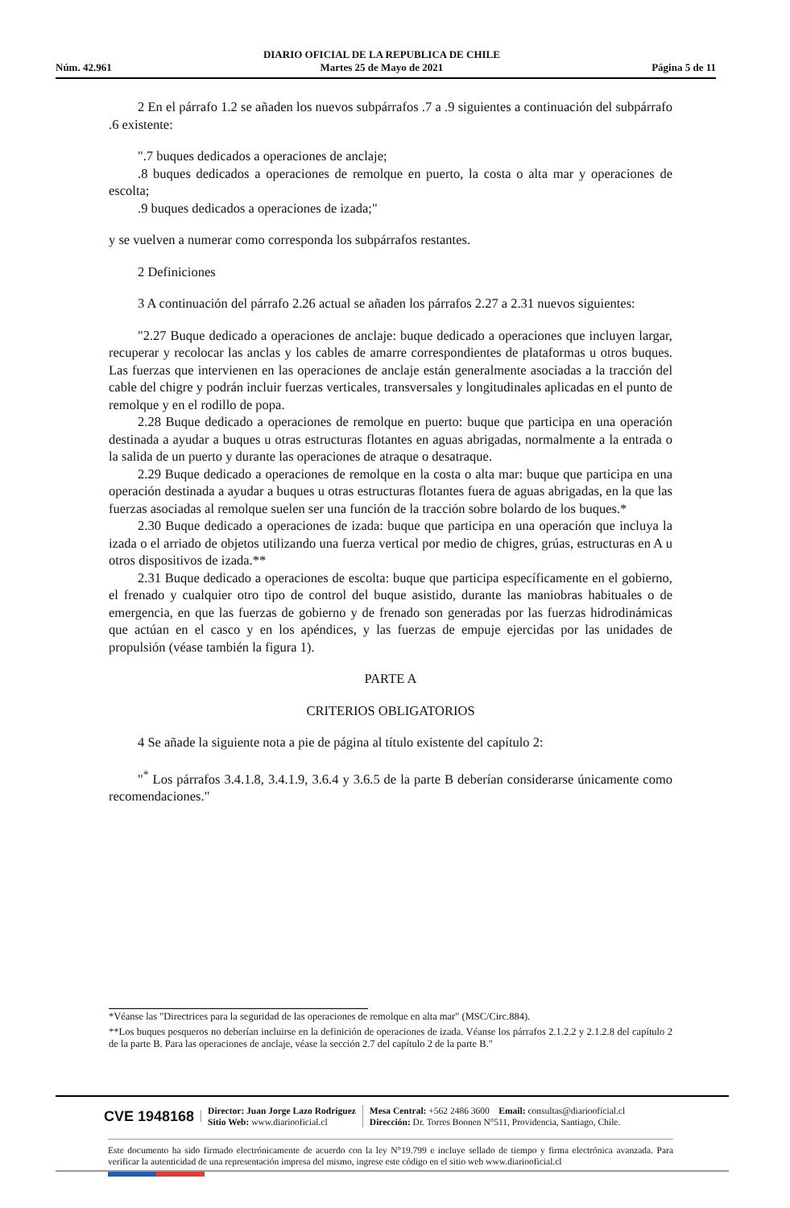Núm. 42.961
DIARIO OFICIAL DE LA REPUBLICA DE CHILE
Martes 25 de Mayo de 2021
Página 5 de 11
2 En el párrafo 1.2 se añaden los nuevos subpárrafos .7 a .9 siguientes a continuación del subpárrafo .6 existente:
".7 buques dedicados a operaciones de anclaje;
.8 buques dedicados a operaciones de remolque en puerto, la costa o alta mar y operaciones de escolta;
.9 buques dedicados a operaciones de izada;"
y se vuelven a numerar como corresponda los subpárrafos restantes.
2 Definiciones
3 A continuación del párrafo 2.26 actual se añaden los párrafos 2.27 a 2.31 nuevos siguientes:
"2.27 Buque dedicado a operaciones de anclaje: buque dedicado a operaciones que incluyen largar, recuperar y recolocar las anclas y los cables de amarre correspondientes de plataformas u otros buques. Las fuerzas que intervienen en las operaciones de anclaje están generalmente asociadas a la tracción del cable del chigre y podrán incluir fuerzas verticales, transversales y longitudinales aplicadas en el punto de remolque y en el rodillo de popa.
2.28 Buque dedicado a operaciones de remolque en puerto: buque que participa en una operación destinada a ayudar a buques u otras estructuras flotantes en aguas abrigadas, normalmente a la entrada o la salida de un puerto y durante las operaciones de atraque o desatraque.
2.29 Buque dedicado a operaciones de remolque en la costa o alta mar: buque que participa en una operación destinada a ayudar a buques u otras estructuras flotantes fuera de aguas abrigadas, en la que las fuerzas asociadas al remolque suelen ser una función de la tracción sobre bolardo de los buques.*
2.30 Buque dedicado a operaciones de izada: buque que participa en una operación que incluya la izada o el arriado de objetos utilizando una fuerza vertical por medio de chigres, grúas, estructuras en A u otros dispositivos de izada.**
2.31 Buque dedicado a operaciones de escolta: buque que participa específicamente en el gobierno, el frenado y cualquier otro tipo de control del buque asistido, durante las maniobras habituales o de emergencia, en que las fuerzas de gobierno y de frenado son generadas por las fuerzas hidrodinámicas que actúan en el casco y en los apéndices, y las fuerzas de empuje ejercidas por las unidades de propulsión (véase también la figura 1).
PARTE A
CRITERIOS OBLIGATORIOS
4 Se añade la siguiente nota a pie de página al título existente del capítulo 2:
"<sup>*</sup> Los párrafos 3.4.1.8, 3.4.1.9, 3.6.4 y 3.6.5 de la parte B deberían considerarse únicamente como recomendaciones."
*Véanse las "Directrices para la seguridad de las operaciones de remolque en alta mar" (MSC/Circ.884).
**Los buques pesqueros no deberían incluirse en la definición de operaciones de izada. Véanse los párrafos 2.1.2.2 y 2.1.2.8 del capítulo 2 de la parte B. Para las operaciones de anclaje, véase la sección 2.7 del capítulo 2 de la parte B."
CVE 1948168
Director: Juan Jorge Lazo Rodríguez
Sitio Web: www.diariooficial.cl
Mesa Central: +562 2486 3600 Email: consultas@diariooficial.cl
Dirección: Dr. Torres Boonen N°511, Providencia, Santiago, Chile.
Este documento ha sido firmado electrónicamente de acuerdo con la ley N°19.799 e incluye sellado de tiempo y firma electrónica avanzada. Para verificar la autenticidad de una representación impresa del mismo, ingrese este código en el sitio web www.diariooficial.cl